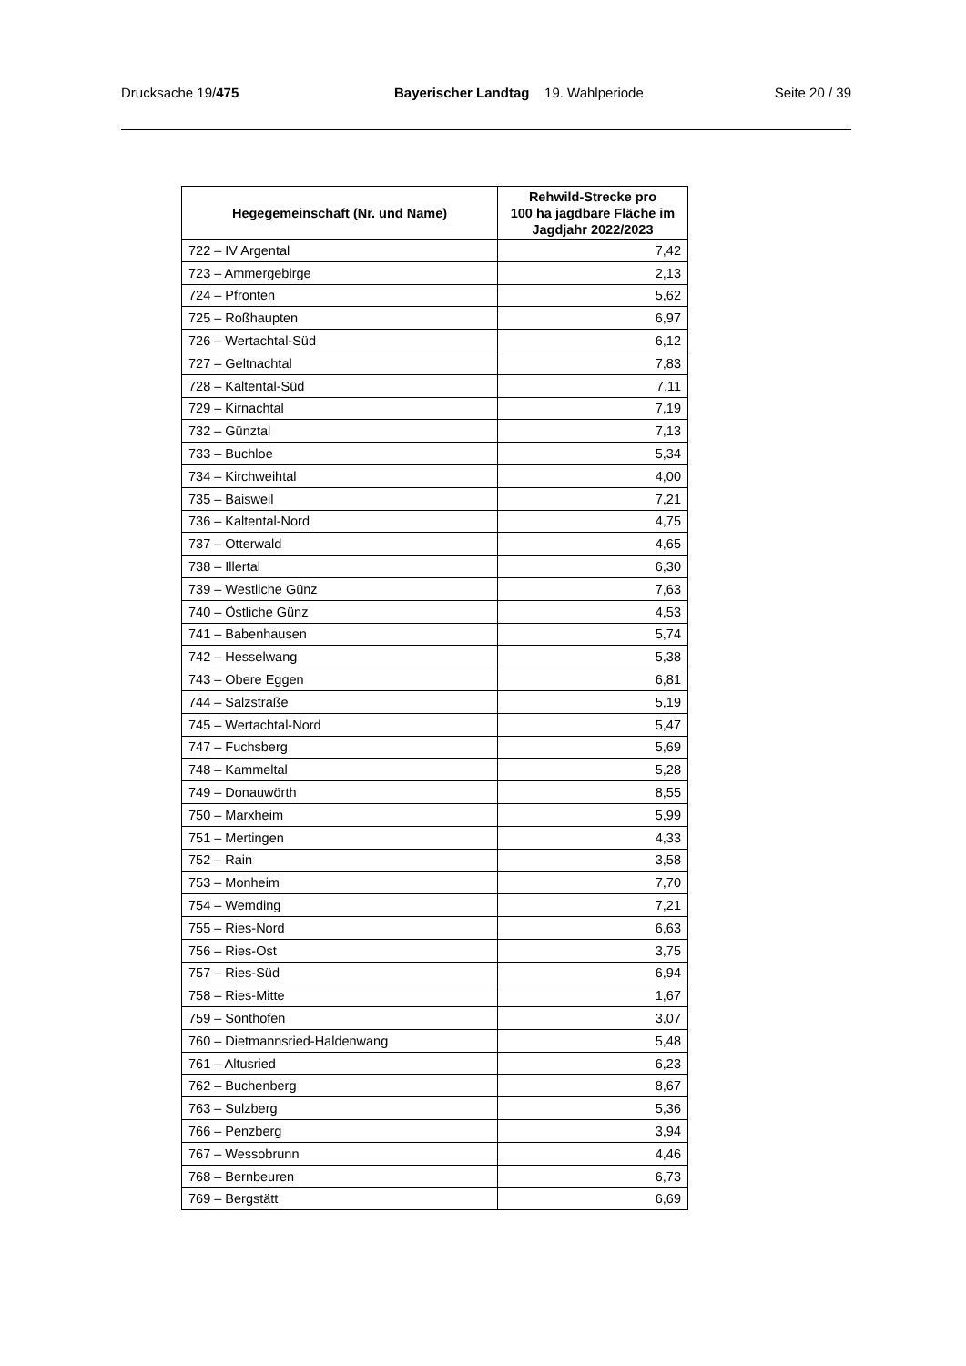Drucksache 19/475 Bayerischer Landtag 19. Wahlperiode Seite 20 / 39
| Hegegemeinschaft (Nr. und Name) | Rehwild-Strecke pro 100 ha jagdbare Fläche im Jagdjahr 2022/2023 |
| --- | --- |
| 722 – IV Argental | 7,42 |
| 723 – Ammergebirge | 2,13 |
| 724 – Pfronten | 5,62 |
| 725 – Roßhaupten | 6,97 |
| 726 – Wertachtal-Süd | 6,12 |
| 727 – Geltnachtal | 7,83 |
| 728 – Kaltental-Süd | 7,11 |
| 729 – Kirnachtal | 7,19 |
| 732 – Günztal | 7,13 |
| 733 – Buchloe | 5,34 |
| 734 – Kirchweihtal | 4,00 |
| 735 – Baisweil | 7,21 |
| 736 – Kaltental-Nord | 4,75 |
| 737 – Otterwald | 4,65 |
| 738 – Illertal | 6,30 |
| 739 – Westliche Günz | 7,63 |
| 740 – Östliche Günz | 4,53 |
| 741 – Babenhausen | 5,74 |
| 742 – Hesselwang | 5,38 |
| 743 – Obere Eggen | 6,81 |
| 744 – Salzstraße | 5,19 |
| 745 – Wertachtal-Nord | 5,47 |
| 747 – Fuchsberg | 5,69 |
| 748 – Kammeltal | 5,28 |
| 749 – Donauwörth | 8,55 |
| 750 – Marxheim | 5,99 |
| 751 – Mertingen | 4,33 |
| 752 – Rain | 3,58 |
| 753 – Monheim | 7,70 |
| 754 – Wemding | 7,21 |
| 755 – Ries-Nord | 6,63 |
| 756 – Ries-Ost | 3,75 |
| 757 – Ries-Süd | 6,94 |
| 758 – Ries-Mitte | 1,67 |
| 759 – Sonthofen | 3,07 |
| 760 – Dietmannsried-Haldenwang | 5,48 |
| 761 – Altusried | 6,23 |
| 762 – Buchenberg | 8,67 |
| 763 – Sulzberg | 5,36 |
| 766 – Penzberg | 3,94 |
| 767 – Wessobrunn | 4,46 |
| 768 – Bernbeuren | 6,73 |
| 769 – Bergstätt | 6,69 |